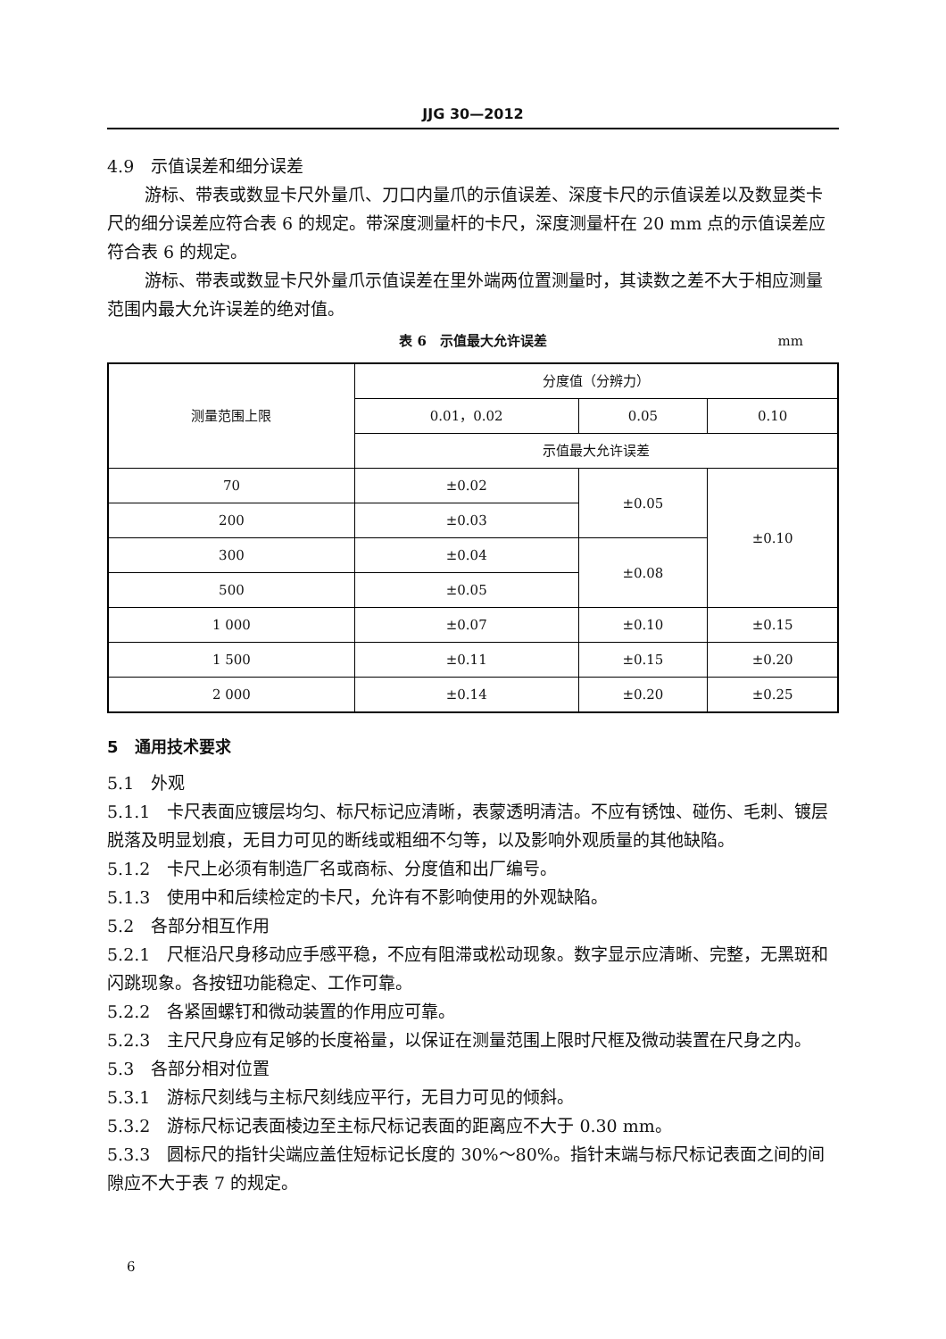JJG 30—2012
4.9　示值误差和细分误差
游标、带表或数显卡尺外量爪、刀口内量爪的示值误差、深度卡尺的示值误差以及数显类卡尺的细分误差应符合表 6 的规定。带深度测量杆的卡尺，深度测量杆在 20 mm 点的示值误差应符合表 6 的规定。
游标、带表或数显卡尺外量爪示值误差在里外端两位置测量时，其读数之差不大于相应测量范围内最大允许误差的绝对值。
表 6　示值最大允许误差 mm
| 测量范围上限 | 分度值（分辨力） | | |
| | 0.01，0.02 | 0.05 | 0.10 |
| | 示值最大允许误差 | | |
| 70 | ±0.02 | ±0.05 | ±0.10 |
| 200 | ±0.03 | | |
| 300 | ±0.04 | ±0.08 | |
| 500 | ±0.05 | | |
| 1 000 | ±0.07 | ±0.10 | ±0.15 |
| 1 500 | ±0.11 | ±0.15 | ±0.20 |
| 2 000 | ±0.14 | ±0.20 | ±0.25 |
5　通用技术要求
5.1　外观
5.1.1　卡尺表面应镀层均匀、标尺标记应清晰，表蒙透明清洁。不应有锈蚀、碰伤、毛刺、镀层脱落及明显划痕，无目力可见的断线或粗细不匀等，以及影响外观质量的其他缺陷。
5.1.2　卡尺上必须有制造厂名或商标、分度值和出厂编号。
5.1.3　使用中和后续检定的卡尺，允许有不影响使用的外观缺陷。
5.2　各部分相互作用
5.2.1　尺框沿尺身移动应手感平稳，不应有阻滞或松动现象。数字显示应清晰、完整，无黑斑和闪跳现象。各按钮功能稳定、工作可靠。
5.2.2　各紧固螺钉和微动装置的作用应可靠。
5.2.3　主尺尺身应有足够的长度裕量，以保证在测量范围上限时尺框及微动装置在尺身之内。
5.3　各部分相对位置
5.3.1　游标尺刻线与主标尺刻线应平行，无目力可见的倾斜。
5.3.2　游标尺标记表面棱边至主标尺标记表面的距离应不大于 0.30 mm。
5.3.3　圆标尺的指针尖端应盖住短标记长度的 30%～80%。指针末端与标尺标记表面之间的间隙应不大于表 7 的规定。
6